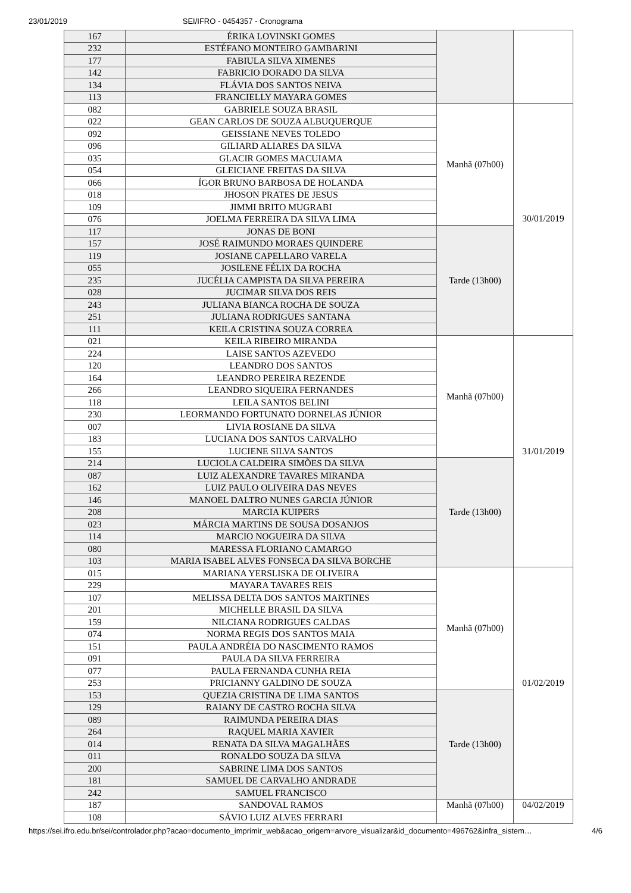23/01/2019 SEI/IFRO - 0454357 - Cronograma
| 167 | ÉRIKA LOVINSKI GOMES | | |
| 232 | ESTÉFANO MONTEIRO GAMBARINI | | |
| 177 | FABIULA SILVA XIMENES | | |
| 142 | FABRICIO DORADO DA SILVA | | |
| 134 | FLÁVIA DOS SANTOS NEIVA | | |
| 113 | FRANCIELLY MAYARA GOMES | | |
| 082 | GABRIELE SOUZA BRASIL | Manhã (07h00) | 30/01/2019 |
| 022 | GEAN CARLOS DE SOUZA ALBUQUERQUE | | |
| 092 | GEISSIANE NEVES TOLEDO | | |
| 096 | GILIARD ALIARES DA SILVA | | |
| 035 | GLACIR GOMES MACUIAMA | | |
| 054 | GLEICIANE FREITAS DA SILVA | | |
| 066 | ÍGOR BRUNO BARBOSA DE HOLANDA | | |
| 018 | JHOSON PRATES DE JESUS | | |
| 109 | JIMMI BRITO MUGRABI | | |
| 076 | JOELMA FERREIRA DA SILVA LIMA | | |
| 117 | JONAS DE BONI | Tarde (13h00) | |
| 157 | JOSÉ RAIMUNDO MORAES QUINDERE | | |
| 119 | JOSIANE CAPELLARO VARELA | | |
| 055 | JOSILENE FÉLIX DA ROCHA | | |
| 235 | JUCÉLIA CAMPISTA DA SILVA PEREIRA | | |
| 028 | JUCIMAR SILVA DOS REIS | | |
| 243 | JULIANA BIANCA ROCHA DE SOUZA | | |
| 251 | JULIANA RODRIGUES SANTANA | | |
| 111 | KEILA CRISTINA SOUZA CORREA | | |
| 021 | KEILA RIBEIRO MIRANDA | Manhã (07h00) | 31/01/2019 |
| 224 | LAISE SANTOS AZEVEDO | | |
| 120 | LEANDRO DOS SANTOS | | |
| 164 | LEANDRO PEREIRA REZENDE | | |
| 266 | LEANDRO SIQUEIRA FERNANDES | | |
| 118 | LEILA SANTOS BELINI | | |
| 230 | LEORMANDO FORTUNATO DORNELAS JÚNIOR | | |
| 007 | LIVIA ROSIANE DA SILVA | | |
| 183 | LUCIANA DOS SANTOS CARVALHO | | |
| 155 | LUCIENE SILVA SANTOS | | |
| 214 | LUCIOLA CALDEIRA SIMÕES DA SILVA | Tarde (13h00) | |
| 087 | LUIZ ALEXANDRE TAVARES MIRANDA | | |
| 162 | LUIZ PAULO OLIVEIRA DAS NEVES | | |
| 146 | MANOEL DALTRO NUNES GARCIA JÚNIOR | | |
| 208 | MARCIA KUIPERS | | |
| 023 | MÁRCIA MARTINS DE SOUSA DOSANJOS | | |
| 114 | MARCIO NOGUEIRA DA SILVA | | |
| 080 | MARESSA FLORIANO CAMARGO | | |
| 103 | MARIA ISABEL ALVES FONSECA DA SILVA BORCHE | | |
| 015 | MARIANA YERSLISKA DE OLIVEIRA | Manhã (07h00) | 01/02/2019 |
| 229 | MAYARA TAVARES REIS | | |
| 107 | MELISSA DELTA DOS SANTOS MARTINES | | |
| 201 | MICHELLE BRASIL DA SILVA | | |
| 159 | NILCIANA RODRIGUES CALDAS | | |
| 074 | NORMA REGIS DOS SANTOS MAIA | | |
| 151 | PAULA ANDRÉIA DO NASCIMENTO RAMOS | | |
| 091 | PAULA DA SILVA FERREIRA | | |
| 077 | PAULA FERNANDA CUNHA REIA | | |
| 253 | PRICIANNY GALDINO DE SOUZA | | |
| 153 | QUEZIA CRISTINA DE LIMA SANTOS | Tarde (13h00) | |
| 129 | RAIANY DE CASTRO ROCHA SILVA | | |
| 089 | RAIMUNDA PEREIRA DIAS | | |
| 264 | RAQUEL MARIA XAVIER | | |
| 014 | RENATA DA SILVA MAGALHÃES | | |
| 011 | RONALDO SOUZA DA SILVA | | |
| 200 | SABRINE LIMA DOS SANTOS | | |
| 181 | SAMUEL DE CARVALHO ANDRADE | | |
| 242 | SAMUEL FRANCISCO | | |
| 187 | SANDOVAL RAMOS | Manhã (07h00) | 04/02/2019 |
| 108 | SÁVIO LUIZ ALVES FERRARI | | |
https://sei.ifro.edu.br/sei/controlador.php?acao=documento_imprimir_web&acao_origem=arvore_visualizar&id_documento=496762&infra_sistem… 4/6